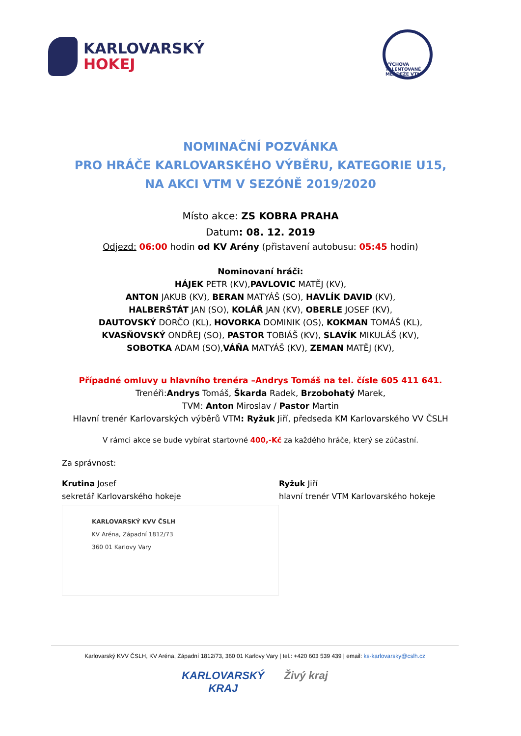KARLOVARSKÝ
HOKEJ
VÝCHOVA TALENTOVANÉ MLÁDEŽE VTM
NOMINAČNÍ POZVÁNKA
PRO HRÁČE KARLOVARSKÉHO VÝBĚRU, KATEGORIE U15,
NA AKCI VTM V SEZÓNĚ 2019/2020
Místo akce: ZS KOBRA PRAHA
Datum: 08. 12. 2019
Odjezd: 06:00 hodin od KV Arény (přistavení autobusu: 05:45 hodin)
Nominovaní hráči:
HÁJEK PETR (KV),PAVLOVIC MATĚJ (KV),
ANTON JAKUB (KV), BERAN MATYÁŠ (SO), HAVLÍK DAVID (KV),
HALBERŠTÁT JAN (SO), KOLÁŘ JAN (KV), OBERLE JOSEF (KV),
DAUTOVSKÝ DORČO (KL), HOVORKA DOMINIK (OS), KOKMAN TOMÁŠ (KL),
KVASŇOVSKÝ ONDŘEJ (SO), PASTOR TOBIÁŠ (KV), SLAVÍK MIKULÁŠ (KV),
SOBOTKA ADAM (SO),VÁŇA MATYÁŠ (KV), ZEMAN MATĚJ (KV),
Případné omluvy u hlavního trenéra –Andrys Tomáš na tel. čísle 605 411 641.
Trenéři:Andrys Tomáš, Škarda Radek, Brzobohatý Marek,
TVM: Anton Miroslav / Pastor Martin
Hlavní trenér Karlovarských výběrů VTM: Ryžuk Jiří, předseda KM Karlovarského VV ČSLH
V rámci akce se bude vybírat startovné 400,-Kč za každého hráče, který se zúčastní.
Za správnost:
Krutina Josef
sekretář Karlovarského hokeje
KARLOVARSKÝ KVV ČSLH
KV Aréna, Západní 1812/73
360 01 Karlovy Vary
Ryžuk Jiří
hlavní trenér VTM Karlovarského hokeje
Karlovarský KVV ČSLH, KV Aréna, Západní 1812/73, 360 01 Karlovy Vary | tel.: +420 603 539 439 | email: ks-karlovarsky@cslh.cz
KARLOVARSKÝ
KRAJ Živý kraj